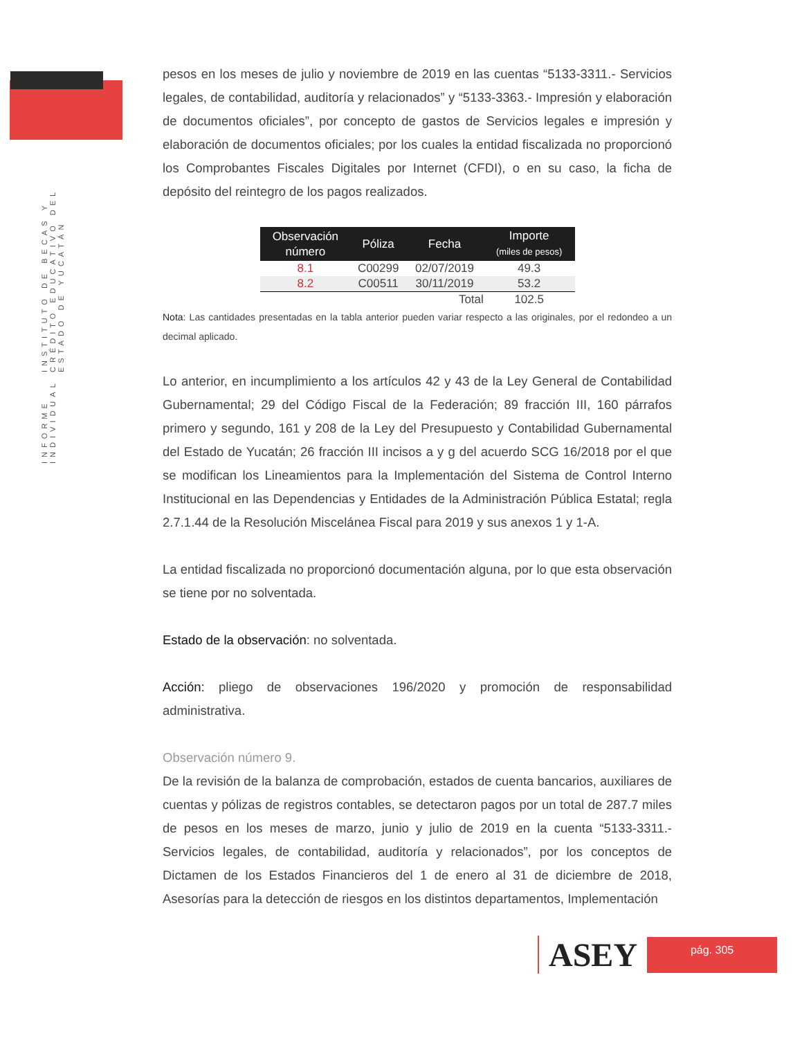INFORME INDIVIDUAL INSTITUTO DE BECAS Y CRÉDITO EDUCATIVO DEL ESTADO DE YUCATÁN
pesos en los meses de julio y noviembre de 2019 en las cuentas “5133-3311.- Servicios legales, de contabilidad, auditoría y relacionados” y “5133-3363.- Impresión y elaboración de documentos oficiales”, por concepto de gastos de Servicios legales e impresión y elaboración de documentos oficiales; por los cuales la entidad fiscalizada no proporcionó los Comprobantes Fiscales Digitales por Internet (CFDI), o en su caso, la ficha de depósito del reintegro de los pagos realizados.
| Observación número | Póliza | Fecha | Importe (miles de pesos) |
| --- | --- | --- | --- |
| 8.1 | C00299 | 02/07/2019 | 49.3 |
| 8.2 | C00511 | 30/11/2019 | 53.2 |
| | | Total | 102.5 |
Nota: Las cantidades presentadas en la tabla anterior pueden variar respecto a las originales, por el redondeo a un decimal aplicado.
Lo anterior, en incumplimiento a los artículos 42 y 43 de la Ley General de Contabilidad Gubernamental; 29 del Código Fiscal de la Federación; 89 fracción III, 160 párrafos primero y segundo, 161 y 208 de la Ley del Presupuesto y Contabilidad Gubernamental del Estado de Yucatán; 26 fracción III incisos a y g del acuerdo SCG 16/2018 por el que se modifican los Lineamientos para la Implementación del Sistema de Control Interno Institucional en las Dependencias y Entidades de la Administración Pública Estatal; regla 2.7.1.44 de la Resolución Miscelánea Fiscal para 2019 y sus anexos 1 y 1-A.
La entidad fiscalizada no proporcionó documentación alguna, por lo que esta observación se tiene por no solventada.
Estado de la observación: no solventada.
Acción: pliego de observaciones 196/2020 y promoción de responsabilidad administrativa.
Observación número 9.
De la revisión de la balanza de comprobación, estados de cuenta bancarios, auxiliares de cuentas y pólizas de registros contables, se detectaron pagos por un total de 287.7 miles de pesos en los meses de marzo, junio y julio de 2019 en la cuenta “5133-3311.- Servicios legales, de contabilidad, auditoría y relacionados”, por los conceptos de Dictamen de los Estados Financieros del 1 de enero al 31 de diciembre de 2018, Asesorías para la detección de riesgos en los distintos departamentos, Implementación
ASEY
pág. 305